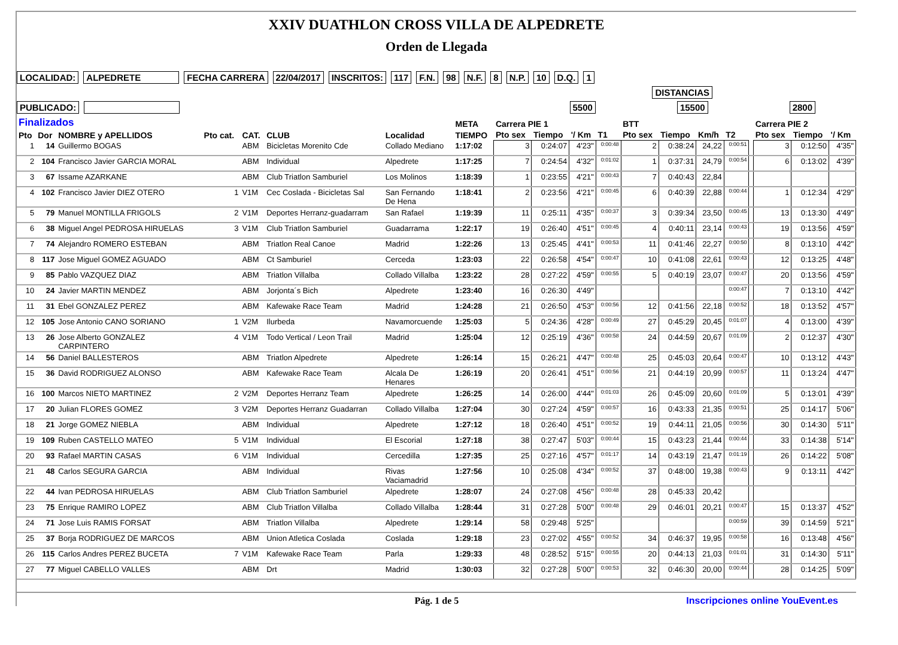XXIV DUATHLON CROSS VILLA DE ALPEDRETE
Orden de Llegada
LOCALIDAD: ALPEDRETE FECHA CARRERA 22/04/2017 INSCRITOS: 117 F.N. 98 N.F. 8 N.P. 10 D.Q. 1
DISTANCIAS
PUBLICADO: 5500 15500 2800
| Finalizados | | | | | | | META | Carrera PIE 1 | | | | BTT | | | | | Carrera PIE 2 | | |
| --- | --- | --- | --- | --- | --- | --- | --- | --- | --- | --- | --- | --- | --- | --- | --- | --- | --- | --- | --- |
| Pto | Dor | NOMBRE y APELLIDOS | Pto cat. | CAT. | CLUB | Localidad | TIEMPO | Pto sex | Tiempo | '/ Km | T1 | Pto sex | Tiempo | Km/h | T2 | | Pto sex | Tiempo | '/ Km |
| 1 | 14 | Guillermo BOGAS | | ABM | Bicicletas Morenito Cde | Collado Mediano | 1:17:02 | 3 | 0:24:07 | 4'23" | 0:00:48 | 2 | 0:38:24 | 24,22 | 0:00:51 | | 3 | 0:12:50 | 4'35" |
| 2 | 104 | Francisco Javier GARCIA MORAL | | ABM | Individual | Alpedrete | 1:17:25 | 7 | 0:24:54 | 4'32" | 0:01:02 | 1 | 0:37:31 | 24,79 | 0:00:54 | | 6 | 0:13:02 | 4'39" |
| 3 | 67 | Issame AZARKANE | | ABM | Club Triatlon Samburiel | Los Molinos | 1:18:39 | 1 | 0:23:55 | 4'21" | 0:00:43 | 7 | 0:40:43 | 22,84 | | | | | |
| 4 | 102 | Francisco Javier DIEZ OTERO | 1 | V1M | Cec Coslada - Bicicletas Sal | San Fernando De Hena | 1:18:41 | 2 | 0:23:56 | 4'21" | 0:00:45 | 6 | 0:40:39 | 22,88 | 0:00:44 | | 1 | 0:12:34 | 4'29" |
| 5 | 79 | Manuel MONTILLA FRIGOLS | 2 | V1M | Deportes Herranz-guadarram | San Rafael | 1:19:39 | 11 | 0:25:11 | 4'35" | 0:00:37 | 3 | 0:39:34 | 23,50 | 0:00:45 | | 13 | 0:13:30 | 4'49" |
| 6 | 38 | Miguel Angel PEDROSA HIRUELAS | 3 | V1M | Club Triatlon Samburiel | Guadarrama | 1:22:17 | 19 | 0:26:40 | 4'51" | 0:00:45 | 4 | 0:40:11 | 23,14 | 0:00:43 | | 19 | 0:13:56 | 4'59" |
| 7 | 74 | Alejandro ROMERO ESTEBAN | | ABM | Triatlon Real Canoe | Madrid | 1:22:26 | 13 | 0:25:45 | 4'41" | 0:00:53 | 11 | 0:41:46 | 22,27 | 0:00:50 | | 8 | 0:13:10 | 4'42" |
| 8 | 117 | Jose Miguel GOMEZ AGUADO | | ABM | Ct Samburiel | Cerceda | 1:23:03 | 22 | 0:26:58 | 4'54" | 0:00:47 | 10 | 0:41:08 | 22,61 | 0:00:43 | | 12 | 0:13:25 | 4'48" |
| 9 | 85 | Pablo VAZQUEZ DIAZ | | ABM | Triatlon Villalba | Collado Villalba | 1:23:22 | 28 | 0:27:22 | 4'59" | 0:00:55 | 5 | 0:40:19 | 23,07 | 0:00:47 | | 20 | 0:13:56 | 4'59" |
| 10 | 24 | Javier MARTIN MENDEZ | | ABM | Jorjonta´s Bich | Alpedrete | 1:23:40 | 16 | 0:26:30 | 4'49" | | | | | 0:00:47 | | 7 | 0:13:10 | 4'42" |
| 11 | 31 | Ebel GONZALEZ PEREZ | | ABM | Kafewake Race Team | Madrid | 1:24:28 | 21 | 0:26:50 | 4'53" | 0:00:56 | 12 | 0:41:56 | 22,18 | 0:00:52 | | 18 | 0:13:52 | 4'57" |
| 12 | 105 | Jose Antonio CANO SORIANO | 1 | V2M | Ilurbeda | Navamorcuende | 1:25:03 | 5 | 0:24:36 | 4'28" | 0:00:49 | 27 | 0:45:29 | 20,45 | 0:01:07 | | 4 | 0:13:00 | 4'39" |
| 13 | 26 | Jose Alberto GONZALEZ CARPINTERO | 4 | V1M | Todo Vertical / Leon Trail | Madrid | 1:25:04 | 12 | 0:25:19 | 4'36" | 0:00:58 | 24 | 0:44:59 | 20,67 | 0:01:09 | | 2 | 0:12:37 | 4'30" |
| 14 | 56 | Daniel BALLESTEROS | | ABM | Triatlon Alpedrete | Alpedrete | 1:26:14 | 15 | 0:26:21 | 4'47" | 0:00:48 | 25 | 0:45:03 | 20,64 | 0:00:47 | | 10 | 0:13:12 | 4'43" |
| 15 | 36 | David RODRIGUEZ ALONSO | | ABM | Kafewake Race Team | Alcala De Henares | 1:26:19 | 20 | 0:26:41 | 4'51" | 0:00:56 | 21 | 0:44:19 | 20,99 | 0:00:57 | | 11 | 0:13:24 | 4'47" |
| 16 | 100 | Marcos NIETO MARTINEZ | 2 | V2M | Deportes Herranz Team | Alpedrete | 1:26:25 | 14 | 0:26:00 | 4'44" | 0:01:03 | 26 | 0:45:09 | 20,60 | 0:01:09 | | 5 | 0:13:01 | 4'39" |
| 17 | 20 | Julian FLORES GOMEZ | 3 | V2M | Deportes Herranz Guadarran | Collado Villalba | 1:27:04 | 30 | 0:27:24 | 4'59" | 0:00:57 | 16 | 0:43:33 | 21,35 | 0:00:51 | | 25 | 0:14:17 | 5'06" |
| 18 | 21 | Jorge GOMEZ NIEBLA | | ABM | Individual | Alpedrete | 1:27:12 | 18 | 0:26:40 | 4'51" | 0:00:52 | 19 | 0:44:11 | 21,05 | 0:00:56 | | 30 | 0:14:30 | 5'11" |
| 19 | 109 | Ruben CASTELLO MATEO | 5 | V1M | Individual | El Escorial | 1:27:18 | 38 | 0:27:47 | 5'03" | 0:00:44 | 15 | 0:43:23 | 21,44 | 0:00:44 | | 33 | 0:14:38 | 5'14" |
| 20 | 93 | Rafael MARTIN CASAS | 6 | V1M | Individual | Cercedilla | 1:27:35 | 25 | 0:27:16 | 4'57" | 0:01:17 | 14 | 0:43:19 | 21,47 | 0:01:19 | | 26 | 0:14:22 | 5'08" |
| 21 | 48 | Carlos SEGURA GARCIA | | ABM | Individual | Rivas Vaciamadrid | 1:27:56 | 10 | 0:25:08 | 4'34" | 0:00:52 | 37 | 0:48:00 | 19,38 | 0:00:43 | | 9 | 0:13:11 | 4'42" |
| 22 | 44 | Ivan PEDROSA HIRUELAS | | ABM | Club Triatlon Samburiel | Alpedrete | 1:28:07 | 24 | 0:27:08 | 4'56" | 0:00:48 | 28 | 0:45:33 | 20,42 | | | | | |
| 23 | 75 | Enrique RAMIRO LOPEZ | | ABM | Club Triatlon Villalba | Collado Villalba | 1:28:44 | 31 | 0:27:28 | 5'00" | 0:00:48 | 29 | 0:46:01 | 20,21 | 0:00:47 | | 15 | 0:13:37 | 4'52" |
| 24 | 71 | Jose Luis RAMIS FORSAT | | ABM | Triatlon Villalba | Alpedrete | 1:29:14 | 58 | 0:29:48 | 5'25" | | | | | 0:00:59 | | 39 | 0:14:59 | 5'21" |
| 25 | 37 | Borja RODRIGUEZ DE MARCOS | | ABM | Union Atletica Coslada | Coslada | 1:29:18 | 23 | 0:27:02 | 4'55" | 0:00:52 | 34 | 0:46:37 | 19,95 | 0:00:58 | | 16 | 0:13:48 | 4'56" |
| 26 | 115 | Carlos Andres PEREZ BUCETA | 7 | V1M | Kafewake Race Team | Parla | 1:29:33 | 48 | 0:28:52 | 5'15" | 0:00:55 | 20 | 0:44:13 | 21,03 | 0:01:01 | | 31 | 0:14:30 | 5'11" |
| 27 | 77 | Miguel CABELLO VALLES | | ABM | Drt | Madrid | 1:30:03 | 32 | 0:27:28 | 5'00" | 0:00:53 | 32 | 0:46:30 | 20,00 | 0:00:44 | | 28 | 0:14:25 | 5'09" |
Pág. 1 de 5 Inscripciones online YouEvent.es